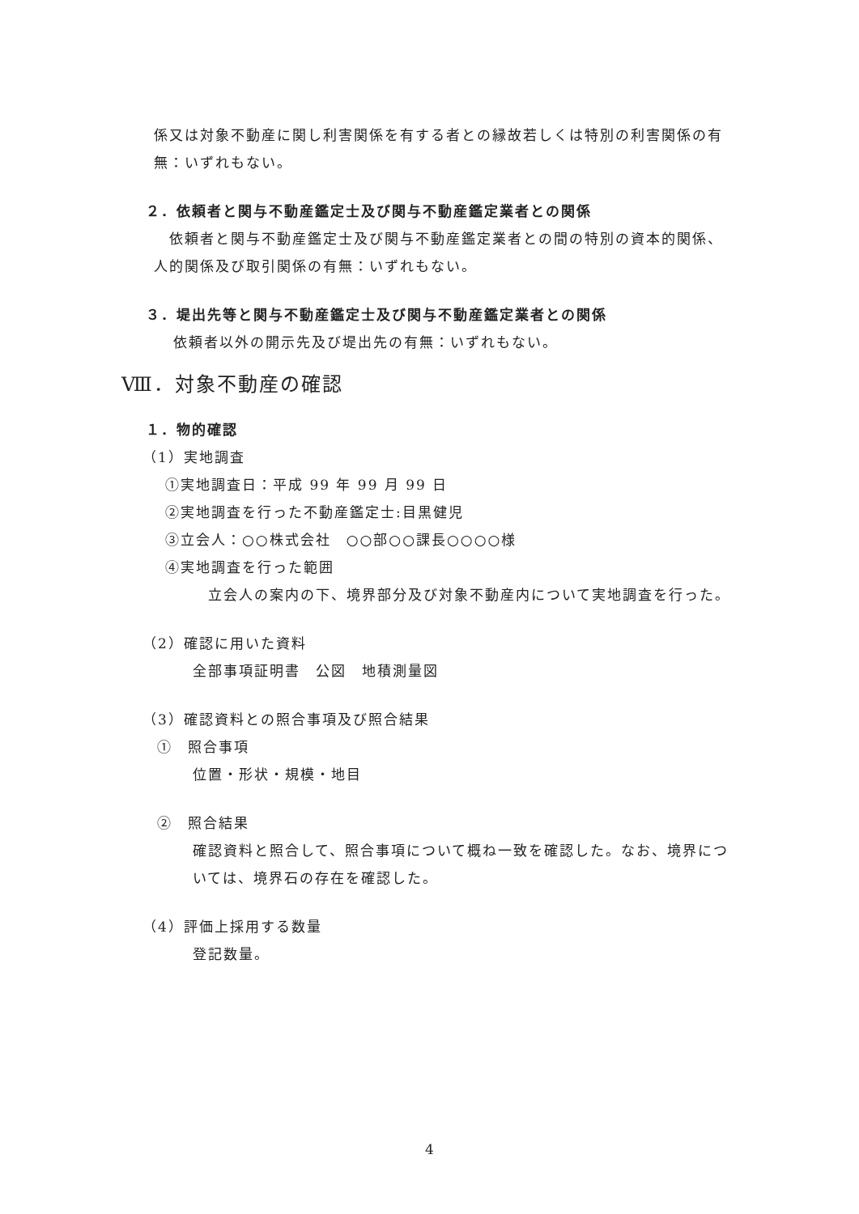係又は対象不動産に関し利害関係を有する者との縁故若しくは特別の利害関係の有無：いずれもない。
２．依頼者と関与不動産鑑定士及び関与不動産鑑定業者との関係
　依頼者と関与不動産鑑定士及び関与不動産鑑定業者との間の特別の資本的関係、人的関係及び取引関係の有無：いずれもない。
３．堤出先等と関与不動産鑑定士及び関与不動産鑑定業者との関係
依頼者以外の開示先及び堤出先の有無：いずれもない。
Ⅷ．対象不動産の確認
１．物的確認
（1）実地調査
①実地調査日：平成 99 年 99 月 99 日
②実地調査を行った不動産鑑定士:目黒健児
③立会人：○○株式会社　○○部○○課長○○○○様
④実地調査を行った範囲
　立会人の案内の下、境界部分及び対象不動産内について実地調査を行った。
（2）確認に用いた資料
全部事項証明書　公図　地積測量図
（3）確認資料との照合事項及び照合結果
①　照合事項
位置・形状・規模・地目
②　照合結果
確認資料と照合して、照合事項について概ね一致を確認した。なお、境界については、境界石の存在を確認した。
（4）評価上採用する数量
登記数量。
4